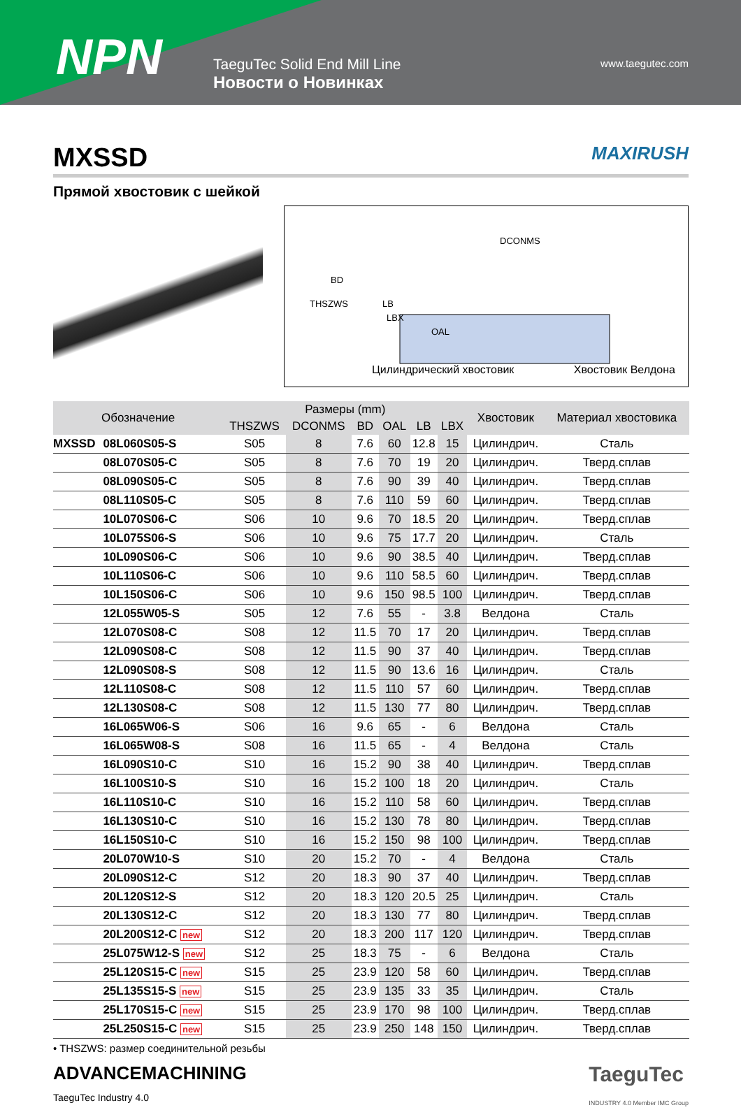NPN
TaeguTec Solid End Mill Line
Новости о Новинках
www.taegutec.com
MXSSD MAXIRUSH
Прямой хвостовик с шейкой
DCONMS
BD
THSZWS LB
LBX
OAL
Цилиндрический хвостовик Хвостовик Велдона
| Обозначение | | Размеры (mm) | | | | | | Хвостовик | Материал хвостовика |
| --- | --- | --- | --- | --- | --- | --- | --- | --- | --- |
| | | THSZWS | DCONMS | BD | OAL | LB | LBX | | |
| MXSSD | 08L060S05-S | S05 | 8 | 7.6 | 60 | 12.8 | 15 | Цилиндрич. | Сталь |
| | 08L070S05-C | S05 | 8 | 7.6 | 70 | 19 | 20 | Цилиндрич. | Тверд.сплав |
| | 08L090S05-C | S05 | 8 | 7.6 | 90 | 39 | 40 | Цилиндрич. | Тверд.сплав |
| | 08L110S05-C | S05 | 8 | 7.6 | 110 | 59 | 60 | Цилиндрич. | Тверд.сплав |
| | 10L070S06-C | S06 | 10 | 9.6 | 70 | 18.5 | 20 | Цилиндрич. | Тверд.сплав |
| | 10L075S06-S | S06 | 10 | 9.6 | 75 | 17.7 | 20 | Цилиндрич. | Сталь |
| | 10L090S06-C | S06 | 10 | 9.6 | 90 | 38.5 | 40 | Цилиндрич. | Тверд.сплав |
| | 10L110S06-C | S06 | 10 | 9.6 | 110 | 58.5 | 60 | Цилиндрич. | Тверд.сплав |
| | 10L150S06-C | S06 | 10 | 9.6 | 150 | 98.5 | 100 | Цилиндрич. | Тверд.сплав |
| | 12L055W05-S | S05 | 12 | 7.6 | 55 | - | 3.8 | Велдона | Сталь |
| | 12L070S08-C | S08 | 12 | 11.5 | 70 | 17 | 20 | Цилиндрич. | Тверд.сплав |
| | 12L090S08-C | S08 | 12 | 11.5 | 90 | 37 | 40 | Цилиндрич. | Тверд.сплав |
| | 12L090S08-S | S08 | 12 | 11.5 | 90 | 13.6 | 16 | Цилиндрич. | Сталь |
| | 12L110S08-C | S08 | 12 | 11.5 | 110 | 57 | 60 | Цилиндрич. | Тверд.сплав |
| | 12L130S08-C | S08 | 12 | 11.5 | 130 | 77 | 80 | Цилиндрич. | Тверд.сплав |
| | 16L065W06-S | S06 | 16 | 9.6 | 65 | - | 6 | Велдона | Сталь |
| | 16L065W08-S | S08 | 16 | 11.5 | 65 | - | 4 | Велдона | Сталь |
| | 16L090S10-C | S10 | 16 | 15.2 | 90 | 38 | 40 | Цилиндрич. | Тверд.сплав |
| | 16L100S10-S | S10 | 16 | 15.2 | 100 | 18 | 20 | Цилиндрич. | Сталь |
| | 16L110S10-C | S10 | 16 | 15.2 | 110 | 58 | 60 | Цилиндрич. | Тверд.сплав |
| | 16L130S10-C | S10 | 16 | 15.2 | 130 | 78 | 80 | Цилиндрич. | Тверд.сплав |
| | 16L150S10-C | S10 | 16 | 15.2 | 150 | 98 | 100 | Цилиндрич. | Тверд.сплав |
| | 20L070W10-S | S10 | 20 | 15.2 | 70 | - | 4 | Велдона | Сталь |
| | 20L090S12-C | S12 | 20 | 18.3 | 90 | 37 | 40 | Цилиндрич. | Тверд.сплав |
| | 20L120S12-S | S12 | 20 | 18.3 | 120 | 20.5 | 25 | Цилиндрич. | Сталь |
| | 20L130S12-C | S12 | 20 | 18.3 | 130 | 77 | 80 | Цилиндрич. | Тверд.сплав |
| | 20L200S12-C new | S12 | 20 | 18.3 | 200 | 117 | 120 | Цилиндрич. | Тверд.сплав |
| | 25L075W12-S new | S12 | 25 | 18.3 | 75 | - | 6 | Велдона | Сталь |
| | 25L120S15-C new | S15 | 25 | 23.9 | 120 | 58 | 60 | Цилиндрич. | Тверд.сплав |
| | 25L135S15-S new | S15 | 25 | 23.9 | 135 | 33 | 35 | Цилиндрич. | Сталь |
| | 25L170S15-C new | S15 | 25 | 23.9 | 170 | 98 | 100 | Цилиндрич. | Тверд.сплав |
| | 25L250S15-C new | S15 | 25 | 23.9 | 250 | 148 | 150 | Цилиндрич. | Тверд.сплав |
• THSZWS: размер соединительной резьбы
ADVANCEMACHINING
TaeguTec Industry 4.0
TaeguTec
INDUSTRY 4.0 Member IMC Group